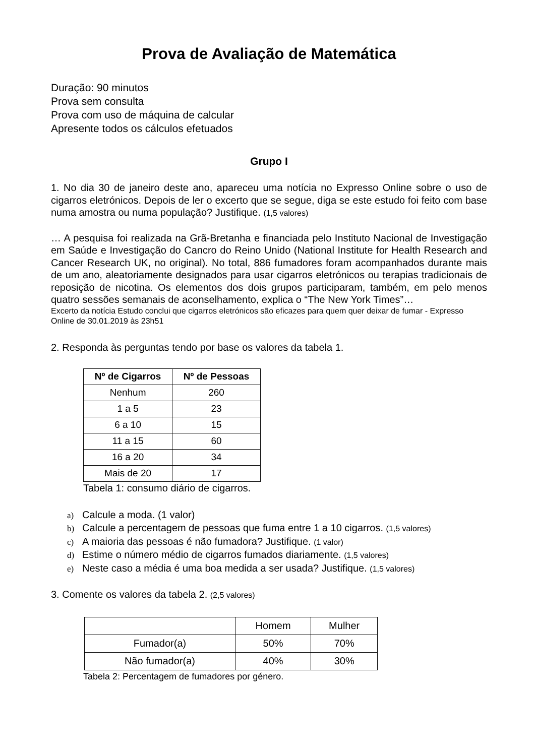Prova de Avaliação de Matemática
Duração: 90 minutos
Prova sem consulta
Prova com uso de máquina de calcular
Apresente todos os cálculos efetuados
Grupo I
1. No dia 30 de janeiro deste ano, apareceu uma notícia no Expresso Online sobre o uso de cigarros eletrónicos. Depois de ler o excerto que se segue, diga se este estudo foi feito com base numa amostra ou numa população? Justifique. (1,5 valores)
… A pesquisa foi realizada na Grã-Bretanha e financiada pelo Instituto Nacional de Investigação em Saúde e Investigação do Cancro do Reino Unido (National Institute for Health Research and Cancer Research UK, no original). No total, 886 fumadores foram acompanhados durante mais de um ano, aleatoriamente designados para usar cigarros eletrónicos ou terapias tradicionais de reposição de nicotina. Os elementos dos dois grupos participaram, também, em pelo menos quatro sessões semanais de aconselhamento, explica o “The New York Times”…
Excerto da notícia Estudo conclui que cigarros eletrónicos são eficazes para quem quer deixar de fumar - Expresso Online de 30.01.2019 às 23h51
2. Responda às perguntas tendo por base os valores da tabela 1.
| Nº de Cigarros | Nº de Pessoas |
| --- | --- |
| Nenhum | 260 |
| 1 a 5 | 23 |
| 6 a 10 | 15 |
| 11 a 15 | 60 |
| 16 a 20 | 34 |
| Mais de 20 | 17 |
Tabela 1: consumo diário de cigarros.
a) Calcule a moda. (1 valor)
b) Calcule a percentagem de pessoas que fuma entre 1 a 10 cigarros. (1,5 valores)
c) A maioria das pessoas é não fumadora? Justifique. (1 valor)
d) Estime o número médio de cigarros fumados diariamente. (1,5 valores)
e) Neste caso a média é uma boa medida a ser usada? Justifique. (1,5 valores)
3. Comente os valores da tabela 2. (2,5 valores)
| | Homem | Mulher |
| Fumador(a) | 50% | 70% |
| Não fumador(a) | 40% | 30% |
Tabela 2: Percentagem de fumadores por género.